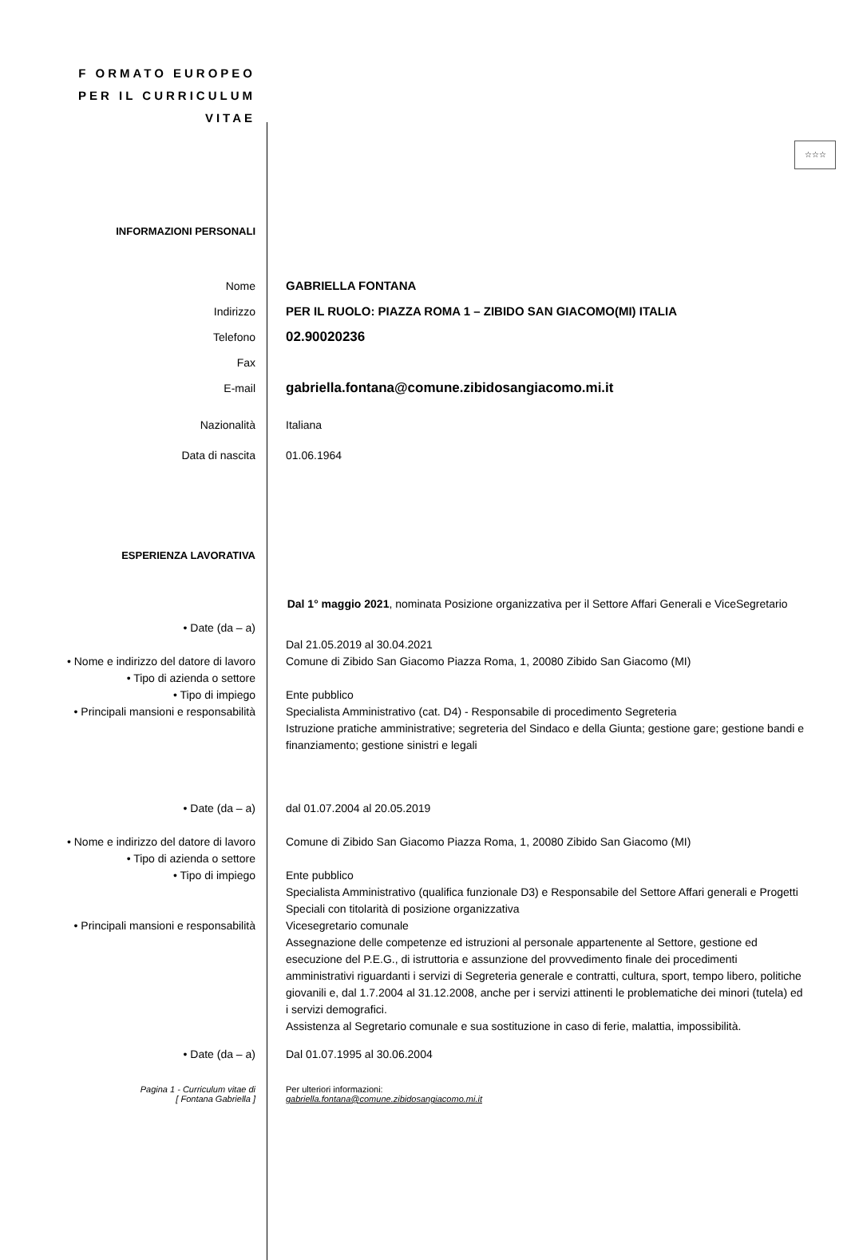F ORMATO EUROPEO
PER IL CURRICULUM
VITAE
☆☆☆
INFORMAZIONI PERSONALI
Nome
Indirizzo
Telefono
Fax
E-mail
GABRIELLA FONTANA
PER IL RUOLO: PIAZZA ROMA 1 – ZIBIDO SAN GIACOMO(MI) ITALIA
02.90020236
gabriella.fontana@comune.zibidosangiacomo.mi.it
Nazionalità Italiana
Data di nascita 01.06.1964
ESPERIENZA LAVORATIVA
Dal 1° maggio 2021, nominata Posizione organizzativa per il Settore Affari Generali e ViceSegretario
• Date (da – a)
• Nome e indirizzo del datore di lavoro
• Tipo di azienda o settore
• Tipo di impiego
• Principali mansioni e responsabilità
Dal 21.05.2019 al 30.04.2021
Comune di Zibido San Giacomo Piazza Roma, 1, 20080 Zibido San Giacomo (MI)
Ente pubblico
Specialista Amministrativo (cat. D4) - Responsabile di procedimento Segreteria
Istruzione pratiche amministrative; segreteria del Sindaco e della Giunta; gestione gare; gestione bandi e finanziamento; gestione sinistri e legali
• Date (da – a) dal 01.07.2004 al 20.05.2019
• Nome e indirizzo del datore di lavoro
• Tipo di azienda o settore
• Tipo di impiego
• Principali mansioni e responsabilità
Comune di Zibido San Giacomo Piazza Roma, 1, 20080 Zibido San Giacomo (MI)
Ente pubblico
Specialista Amministrativo (qualifica funzionale D3) e Responsabile del Settore Affari generali e Progetti Speciali con titolarità di posizione organizzativa
Vicesegretario comunale
Assegnazione delle competenze ed istruzioni al personale appartenente al Settore, gestione ed esecuzione del P.E.G., di istruttoria e assunzione del provvedimento finale dei procedimenti amministrativi riguardanti i servizi di Segreteria generale e contratti, cultura, sport, tempo libero, politiche giovanili e, dal 1.7.2004 al 31.12.2008, anche per i servizi attinenti le problematiche dei minori (tutela) ed i servizi demografici.
Assistenza al Segretario comunale e sua sostituzione in caso di ferie, malattia, impossibilità.
• Date (da – a) Dal 01.07.1995 al 30.06.2004
Pagina 1 - Curriculum vitae di
[ Fontana Gabriella ]
Per ulteriori informazioni:
gabriella.fontana@comune.zibidosangiacomo.mi.it